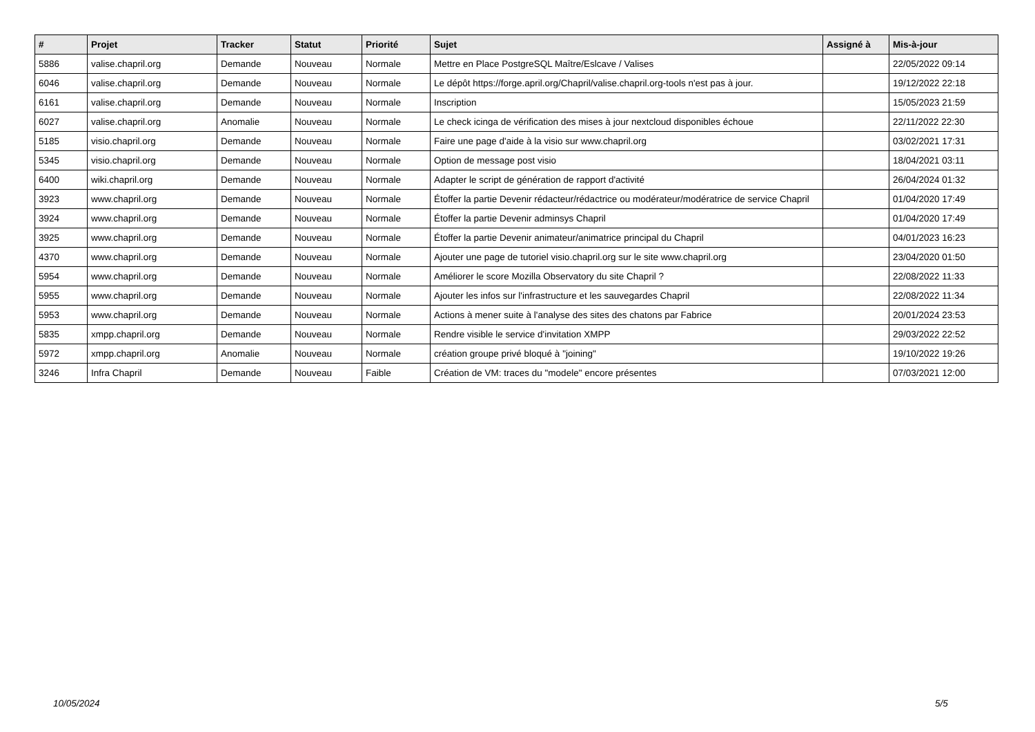| # | Projet | Tracker | Statut | Priorité | Sujet | Assigné à | Mis-à-jour |
| --- | --- | --- | --- | --- | --- | --- | --- |
| 5886 | valise.chapril.org | Demande | Nouveau | Normale | Mettre en Place PostgreSQL Maître/Eslcave / Valises | | 22/05/2022 09:14 |
| 6046 | valise.chapril.org | Demande | Nouveau | Normale | Le dépôt https://forge.april.org/Chapril/valise.chapril.org-tools n'est pas à jour. | | 19/12/2022 22:18 |
| 6161 | valise.chapril.org | Demande | Nouveau | Normale | Inscription | | 15/05/2023 21:59 |
| 6027 | valise.chapril.org | Anomalie | Nouveau | Normale | Le check icinga de vérification des mises à jour nextcloud disponibles échoue | | 22/11/2022 22:30 |
| 5185 | visio.chapril.org | Demande | Nouveau | Normale | Faire une page d'aide à la visio sur www.chapril.org | | 03/02/2021 17:31 |
| 5345 | visio.chapril.org | Demande | Nouveau | Normale | Option de message post visio | | 18/04/2021 03:11 |
| 6400 | wiki.chapril.org | Demande | Nouveau | Normale | Adapter le script de génération de rapport d'activité | | 26/04/2024 01:32 |
| 3923 | www.chapril.org | Demande | Nouveau | Normale | Étoffer la partie Devenir rédacteur/rédactrice ou modérateur/modératrice de service Chapril | | 01/04/2020 17:49 |
| 3924 | www.chapril.org | Demande | Nouveau | Normale | Étoffer la partie Devenir adminsys Chapril | | 01/04/2020 17:49 |
| 3925 | www.chapril.org | Demande | Nouveau | Normale | Étoffer la partie Devenir animateur/animatrice principal du Chapril | | 04/01/2023 16:23 |
| 4370 | www.chapril.org | Demande | Nouveau | Normale | Ajouter une page de tutoriel visio.chapril.org sur le site www.chapril.org | | 23/04/2020 01:50 |
| 5954 | www.chapril.org | Demande | Nouveau | Normale | Améliorer le score Mozilla Observatory du site Chapril ? | | 22/08/2022 11:33 |
| 5955 | www.chapril.org | Demande | Nouveau | Normale | Ajouter les infos sur l'infrastructure et les sauvegardes Chapril | | 22/08/2022 11:34 |
| 5953 | www.chapril.org | Demande | Nouveau | Normale | Actions à mener suite à l'analyse des sites des chatons par Fabrice | | 20/01/2024 23:53 |
| 5835 | xmpp.chapril.org | Demande | Nouveau | Normale | Rendre visible le service d'invitation XMPP | | 29/03/2022 22:52 |
| 5972 | xmpp.chapril.org | Anomalie | Nouveau | Normale | création groupe privé bloqué à "joining" | | 19/10/2022 19:26 |
| 3246 | Infra Chapril | Demande | Nouveau | Faible | Création de VM: traces du "modele" encore présentes | | 07/03/2021 12:00 |
10/05/2024 5/5